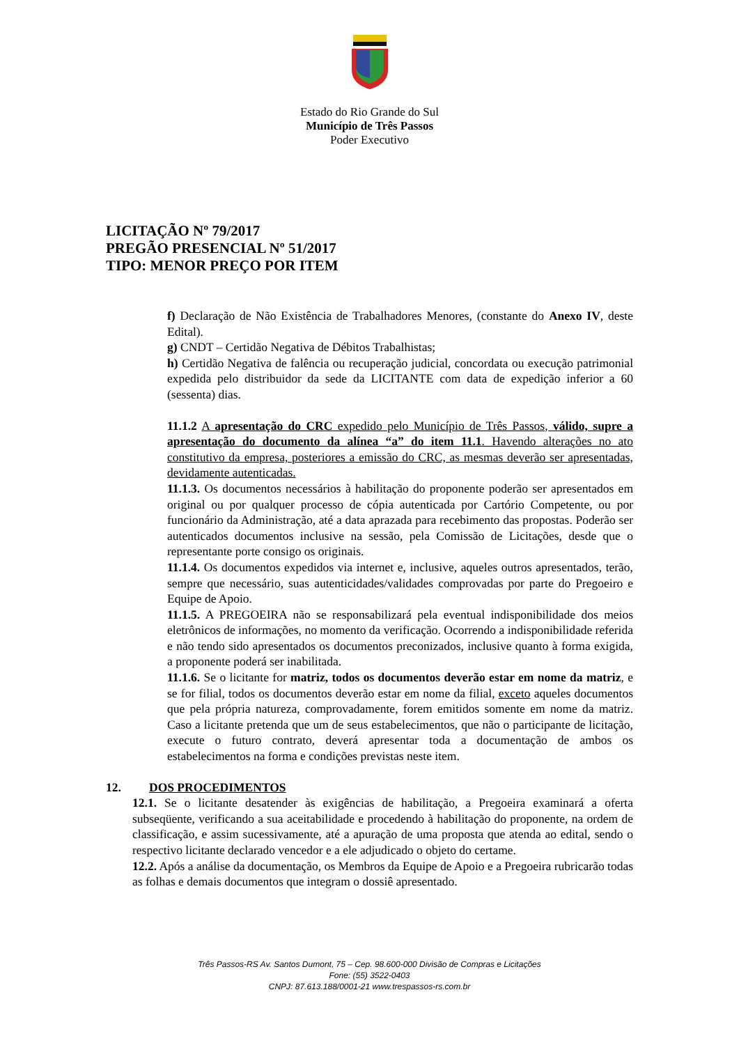Estado do Rio Grande do Sul
Município de Três Passos
Poder Executivo
LICITAÇÃO Nº 79/2017
PREGÃO PRESENCIAL Nº 51/2017
TIPO: MENOR PREÇO POR ITEM
f) Declaração de Não Existência de Trabalhadores Menores, (constante do Anexo IV, deste Edital).
g) CNDT – Certidão Negativa de Débitos Trabalhistas;
h) Certidão Negativa de falência ou recuperação judicial, concordata ou execução patrimonial expedida pelo distribuidor da sede da LICITANTE com data de expedição inferior a 60 (sessenta) dias.
11.1.2 A apresentação do CRC expedido pelo Município de Três Passos, válido, supre a apresentação do documento da alínea “a” do item 11.1. Havendo alterações no ato constitutivo da empresa, posteriores a emissão do CRC, as mesmas deverão ser apresentadas, devidamente autenticadas.
11.1.3. Os documentos necessários à habilitação do proponente poderão ser apresentados em original ou por qualquer processo de cópia autenticada por Cartório Competente, ou por funcionário da Administração, até a data aprazada para recebimento das propostas. Poderão ser autenticados documentos inclusive na sessão, pela Comissão de Licitações, desde que o representante porte consigo os originais.
11.1.4. Os documentos expedidos via internet e, inclusive, aqueles outros apresentados, terão, sempre que necessário, suas autenticidades/validades comprovadas por parte do Pregoeiro e Equipe de Apoio.
11.1.5. A PREGOEIRA não se responsabilizará pela eventual indisponibilidade dos meios eletrônicos de informações, no momento da verificação. Ocorrendo a indisponibilidade referida e não tendo sido apresentados os documentos preconizados, inclusive quanto à forma exigida, a proponente poderá ser inabilitada.
11.1.6. Se o licitante for matriz, todos os documentos deverão estar em nome da matriz, e se for filial, todos os documentos deverão estar em nome da filial, exceto aqueles documentos que pela própria natureza, comprovadamente, forem emitidos somente em nome da matriz. Caso a licitante pretenda que um de seus estabelecimentos, que não o participante de licitação, execute o futuro contrato, deverá apresentar toda a documentação de ambos os estabelecimentos na forma e condições previstas neste item.
12. DOS PROCEDIMENTOS
12.1. Se o licitante desatender às exigências de habilitação, a Pregoeira examinará a oferta subseqüente, verificando a sua aceitabilidade e procedendo à habilitação do proponente, na ordem de classificação, e assim sucessivamente, até a apuração de uma proposta que atenda ao edital, sendo o respectivo licitante declarado vencedor e a ele adjudicado o objeto do certame.
12.2. Após a análise da documentação, os Membros da Equipe de Apoio e a Pregoeira rubricarão todas as folhas e demais documentos que integram o dossiê apresentado.
Três Passos-RS Av. Santos Dumont, 75 – Cep. 98.600-000 Divisão de Compras e Licitações
Fone: (55) 3522-0403
CNPJ: 87.613.188/0001-21 www.trespassos-rs.com.br